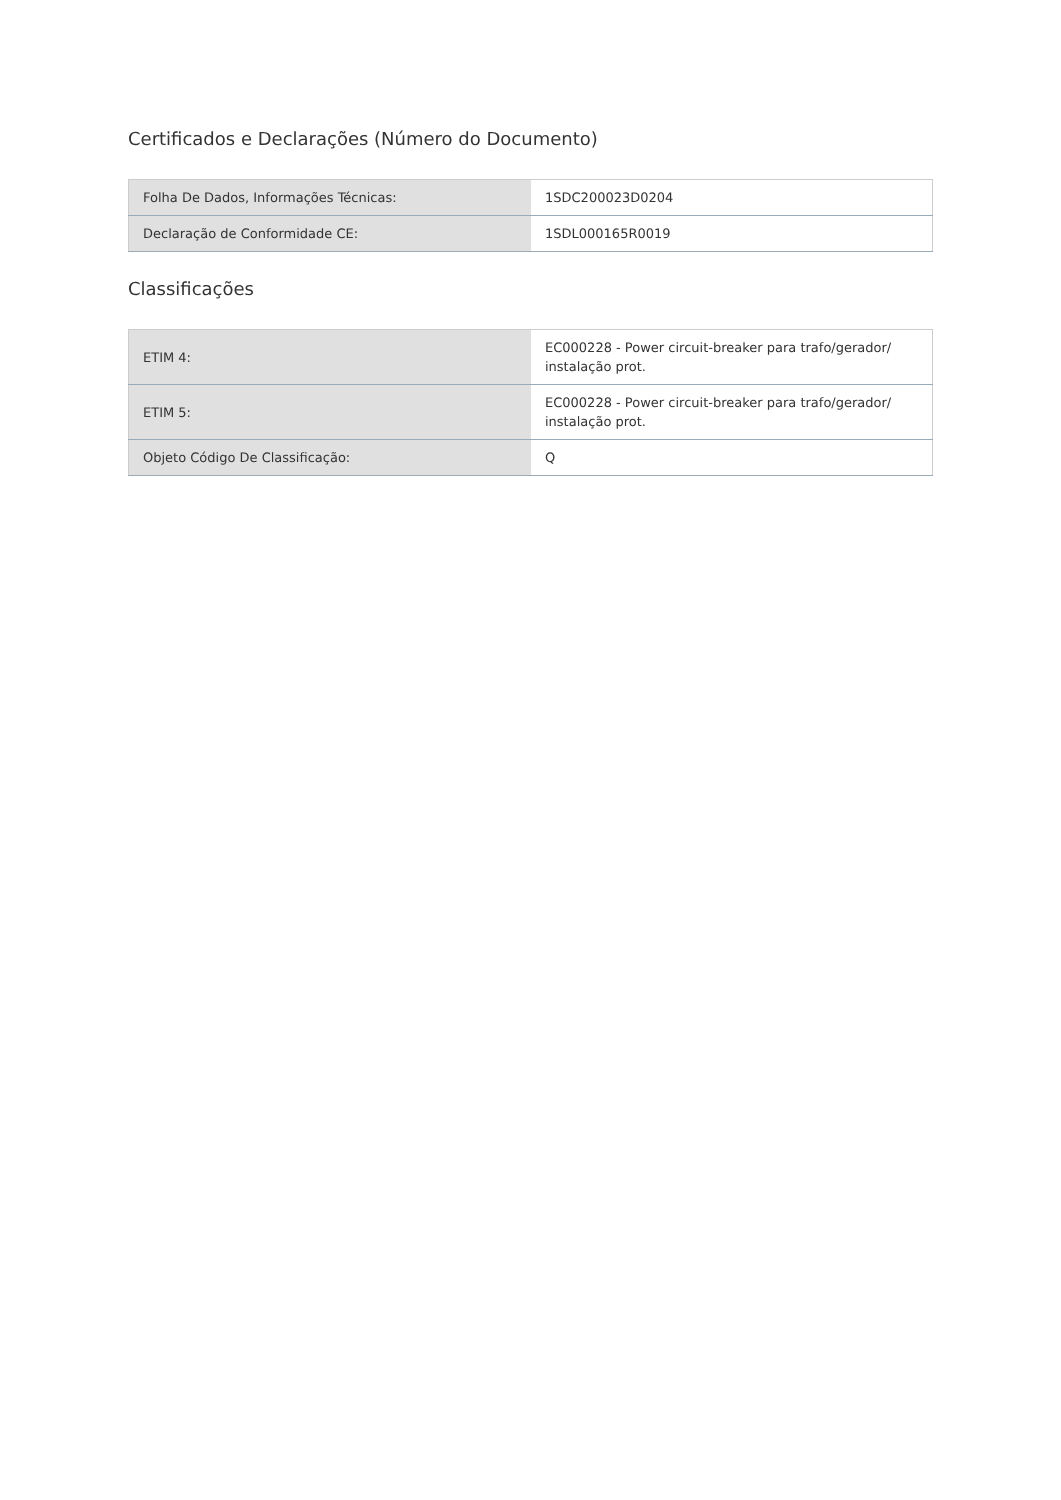Certificados e Declarações (Número do Documento)
| Folha De Dados, Informações Técnicas: | 1SDC200023D0204 |
| Declaração de Conformidade CE: | 1SDL000165R0019 |
Classificações
| ETIM 4: | EC000228 - Power circuit-breaker para trafo/gerador/ instalação prot. |
| ETIM 5: | EC000228 - Power circuit-breaker para trafo/gerador/ instalação prot. |
| Objeto Código De Classificação: | Q |